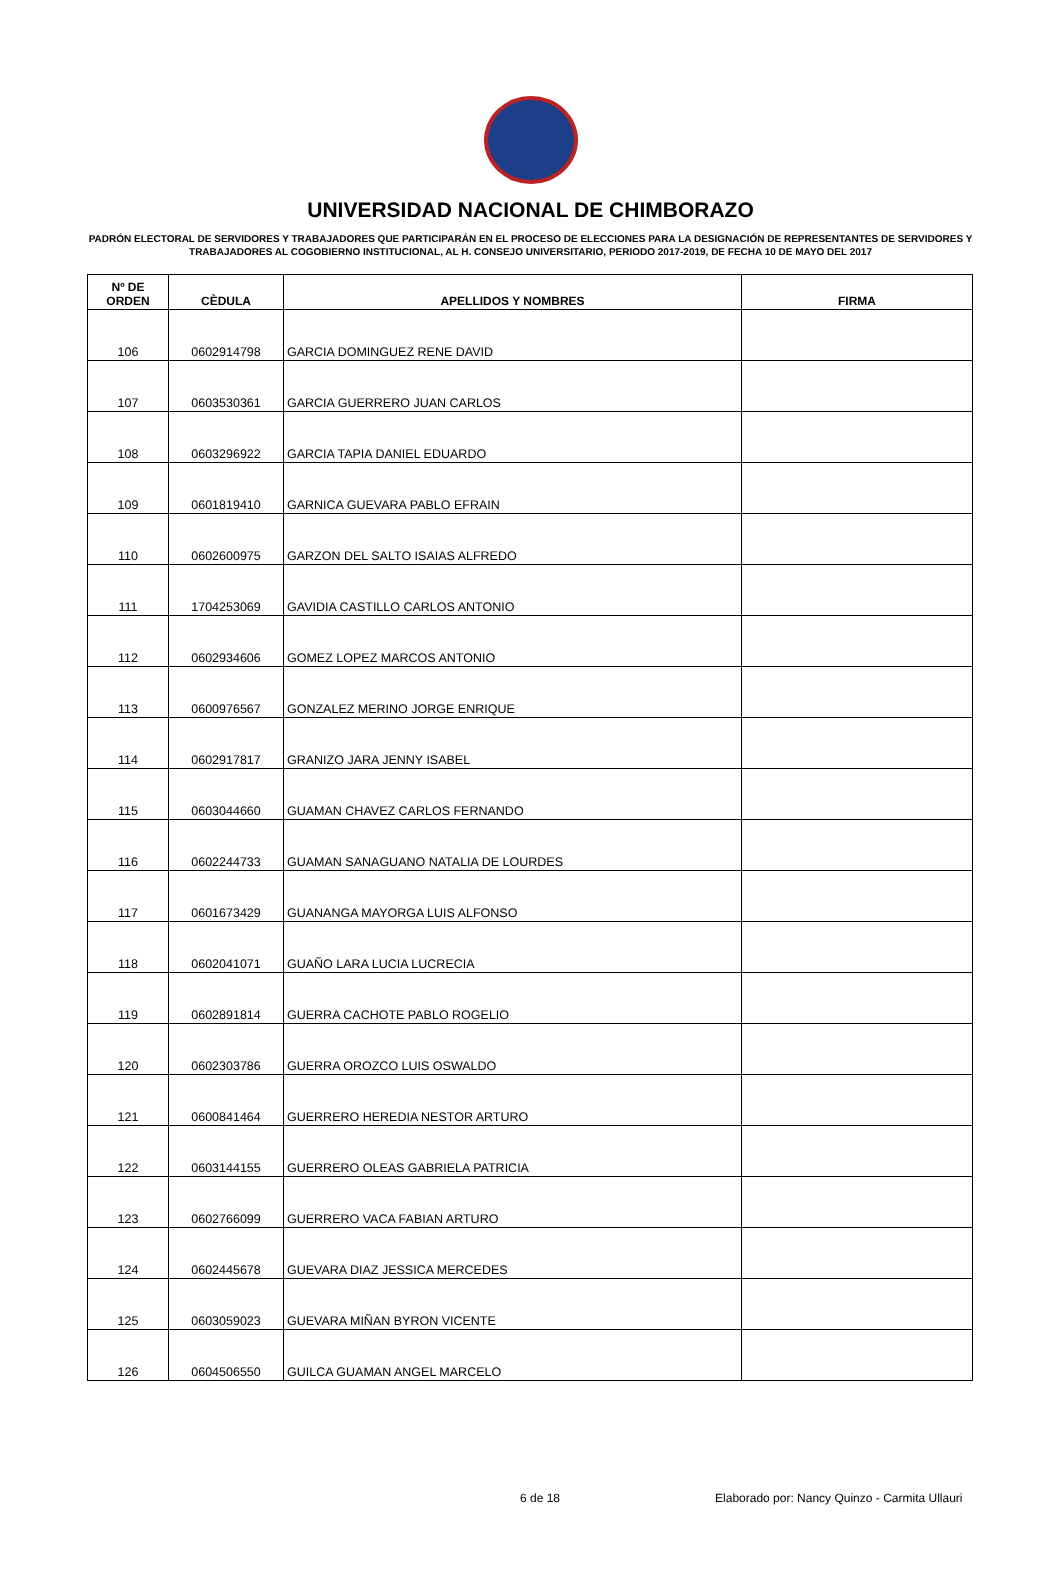UNIVERSIDAD NACIONAL DE CHIMBORAZO
PADRÓN ELECTORAL DE SERVIDORES Y TRABAJADORES QUE PARTICIPARÁN EN EL PROCESO DE ELECCIONES PARA LA DESIGNACIÓN DE REPRESENTANTES DE SERVIDORES Y TRABAJADORES AL COGOBIERNO INSTITUCIONAL, AL H. CONSEJO UNIVERSITARIO, PERIODO 2017-2019, DE FECHA 10 DE MAYO DEL 2017
| Nº DE ORDEN | CÈDULA | APELLIDOS Y NOMBRES | FIRMA |
| --- | --- | --- | --- |
| 106 | 0602914798 | GARCIA DOMINGUEZ RENE DAVID | |
| 107 | 0603530361 | GARCIA GUERRERO JUAN CARLOS | |
| 108 | 0603296922 | GARCIA TAPIA DANIEL EDUARDO | |
| 109 | 0601819410 | GARNICA GUEVARA PABLO EFRAIN | |
| 110 | 0602600975 | GARZON DEL SALTO ISAIAS ALFREDO | |
| 111 | 1704253069 | GAVIDIA CASTILLO CARLOS ANTONIO | |
| 112 | 0602934606 | GOMEZ LOPEZ MARCOS ANTONIO | |
| 113 | 0600976567 | GONZALEZ MERINO JORGE ENRIQUE | |
| 114 | 0602917817 | GRANIZO JARA JENNY ISABEL | |
| 115 | 0603044660 | GUAMAN CHAVEZ CARLOS FERNANDO | |
| 116 | 0602244733 | GUAMAN SANAGUANO NATALIA DE LOURDES | |
| 117 | 0601673429 | GUANANGA MAYORGA LUIS ALFONSO | |
| 118 | 0602041071 | GUAÑO LARA LUCIA LUCRECIA | |
| 119 | 0602891814 | GUERRA CACHOTE PABLO ROGELIO | |
| 120 | 0602303786 | GUERRA OROZCO LUIS OSWALDO | |
| 121 | 0600841464 | GUERRERO HEREDIA NESTOR ARTURO | |
| 122 | 0603144155 | GUERRERO OLEAS GABRIELA PATRICIA | |
| 123 | 0602766099 | GUERRERO VACA FABIAN ARTURO | |
| 124 | 0602445678 | GUEVARA DIAZ JESSICA MERCEDES | |
| 125 | 0603059023 | GUEVARA MIÑAN BYRON VICENTE | |
| 126 | 0604506550 | GUILCA GUAMAN ANGEL MARCELO | |
6 de 18 Elaborado por: Nancy Quinzo - Carmita Ullauri